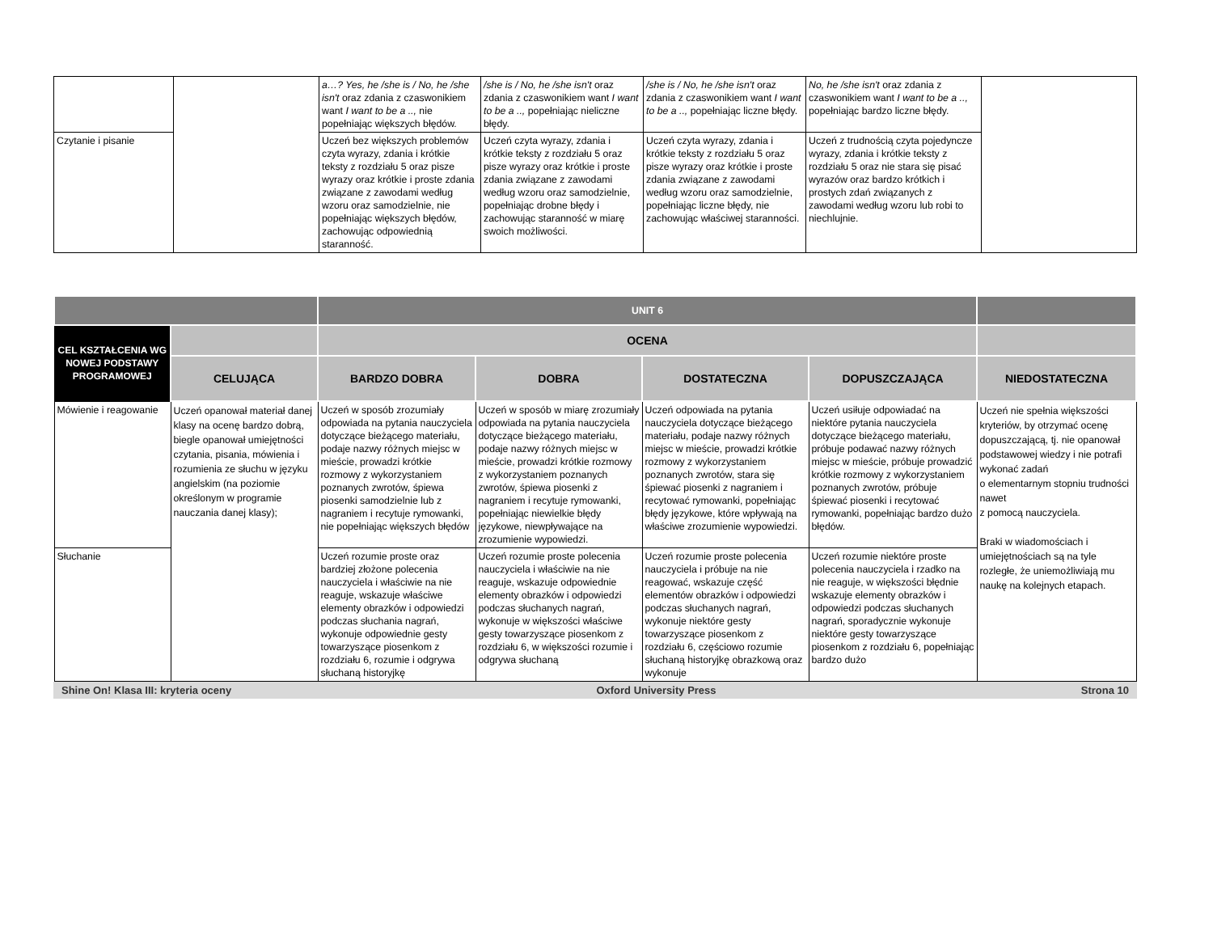| | | a…? Yes, he /she is / No, he /she isn't oraz zdania z czaswonikiem want I want to be a .., nie popełniając większych błędów. | /she is / No, he /she isn't oraz zdania z czaswonikiem want I want to be a .., popełniając nieliczne błędy. | /she is / No, he /she isn't oraz zdania z czaswonikiem want I want to be a .., popełniając liczne błędy. | No, he /she isn't oraz zdania z czaswonikiem want I want to be a .., popełniając bardzo liczne błędy. | |
| Czytanie i pisanie | | Uczeń bez większych problemów czyta wyrazy, zdania i krótkie teksty z rozdziału 5 oraz pisze wyrazy oraz krótkie i proste zdania związane z zawodami według wzoru oraz samodzielnie, nie popełniając większych błędów, zachowując odpowiednią staranność. | Uczeń czyta wyrazy, zdania i krótkie teksty z rozdziału 5 oraz pisze wyrazy oraz krótkie i proste zdania związane z zawodami według wzoru oraz samodzielnie, popełniając drobne błędy i zachowując staranność w miarę swoich możliwości. | Uczeń czyta wyrazy, zdania i krótkie teksty z rozdziału 5 oraz pisze wyrazy oraz krótkie i proste zdania związane z zawodami według wzoru oraz samodzielnie, popełniając liczne błędy, nie zachowując właściwej staranności. | Uczeń z trudnością czyta pojedyncze wyrazy, zdania i krótkie teksty z rozdziału 5 oraz nie stara się pisać wyrazów oraz bardzo krótkich i prostych zdań związanych z zawodami według wzoru lub robi to niechlujnie. | |
| | | UNIT 6 | | | | |
| CEL KSZTAŁCENIA WG NOWEJ PODSTAWY PROGRAMOWEJ | | OCENA | | | | |
| | CELUJĄCA | BARDZO DOBRA | DOBRA | DOSTATECZNA | DOPUSZCZAJĄCA | NIEDOSTATECZNA |
| Mówienie i reagowanie | Uczeń opanował materiał danej klasy na ocenę bardzo dobrą, biegle opanował umiejętności czytania, pisania, mówienia i rozumienia ze słuchu w języku angielskim (na poziomie określonym w programie nauczania danej klasy); | Uczeń w sposób zrozumiały odpowiada na pytania nauczyciela dotyczące bieżącego materiału, podaje nazwy różnych miejsc w mieście, prowadzi krótkie rozmowy z wykorzystaniem poznanych zwrotów, śpiewa piosenki samodzielnie lub z nagraniem i recytuje rymowanki, nie popełniając większych błędów | Uczeń w sposób w miarę zrozumiały odpowiada na pytania nauczyciela dotyczące bieżącego materiału, podaje nazwy różnych miejsc w mieście, prowadzi krótkie rozmowy z wykorzystaniem poznanych zwrotów, śpiewa piosenki z nagraniem i recytuje rymowanki, popełniając niewielkie błędy językowe, niewpływające na zrozumienie wypowiedzi. | Uczeń odpowiada na pytania nauczyciela dotyczące bieżącego materiału, podaje nazwy różnych miejsc w mieście, prowadzi krótkie rozmowy z wykorzystaniem poznanych zwrotów, stara się śpiewać piosenki z nagraniem i recytować rymowanki, popełniając błędy językowe, które wpływają na właściwe zrozumienie wypowiedzi. | Uczeń usiłuje odpowiadać na niektóre pytania nauczyciela dotyczące bieżącego materiału, próbuje podawać nazwy różnych miejsc w mieście, próbuje prowadzić krótkie rozmowy z wykorzystaniem poznanych zwrotów, próbuje śpiewać piosenki i recytować rymowanki, popełniając bardzo dużo błędów. | Uczeń nie spełnia większości kryteriów, by otrzymać ocenę dopuszczającą, tj. nie opanował podstawowej wiedzy i nie potrafi wykonać zadań o elementarnym stopniu trudności nawet z pomocą nauczyciela. Braki w wiadomościach i umiejętnościach są na tyle rozległe, że uniemożliwiają mu naukę na kolejnych etapach. |
| Słuchanie | | Uczeń rozumie proste oraz bardziej złożone polecenia nauczyciela i właściwie na nie reaguje, wskazuje właściwe elementy obrazków i odpowiedzi podczas słuchania nagrań, wykonuje odpowiednie gesty towarzyszące piosenkom z rozdziału 6, rozumie i odgrywa słuchaną historyjkę | Uczeń rozumie proste polecenia nauczyciela i właściwie na nie reaguje, wskazuje odpowiednie elementy obrazków i odpowiedzi podczas słuchanych nagrań, wykonuje w większości właściwe gesty towarzyszące piosenkom z rozdziału 6, w większości rozumie i odgrywa słuchaną | Uczeń rozumie proste polecenia nauczyciela i próbuje na nie reagować, wskazuje część elementów obrazków i odpowiedzi podczas słuchanych nagrań, wykonuje niektóre gesty towarzyszące piosenkom z rozdziału 6, częściowo rozumie słuchaną historyjkę obrazkową oraz wykonuje | Uczeń rozumie niektóre proste polecenia nauczyciela i rzadko na nie reaguje, w większości błędnie wskazuje elementy obrazków i odpowiedzi podczas słuchanych nagrań, sporadycznie wykonuje niektóre gesty towarzyszące piosenkom z rozdziału 6, popełniając bardzo dużo | |
Shine On! Klasa III: kryteria oceny Oxford University Press Strona 10